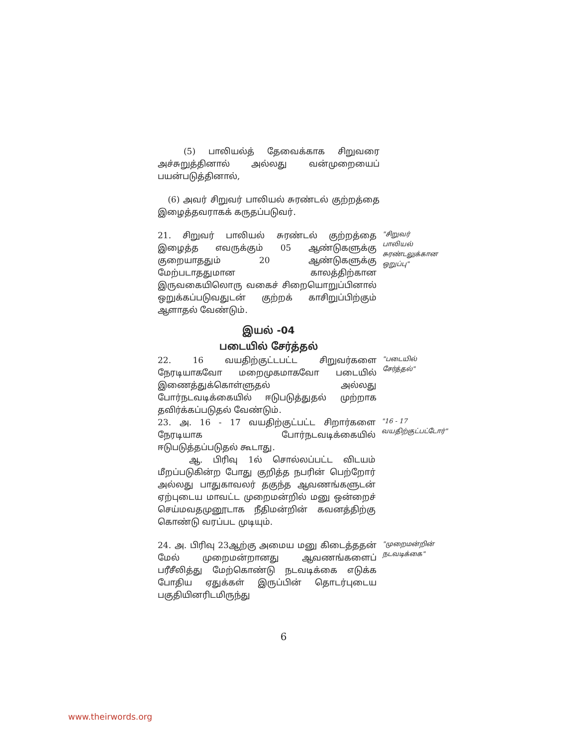(5) பாலியல்த் தேவைக்காக சிறுவரை அச்சுறுத்தினால் அல்லது வன்முறையைப் பயன்படுத்தினால்,
(6) அவர் சிறுவர் பாலியல் சுரண்டல் குற்றத்தை இழைத்தவராகக் கருதப்படுவர்.
21. சிறுவர் பாலியல் சுரண்டல் குற்றத்தை இழைத்த எவருக்கும் 05 ஆண்டுகளுக்கு குறையாததும் 20 ஆண்டுகளுக்கு மேற்படாததுமான காலத்திற்கான இருவகையிலொரு வகைச் சிறையொறுப்பினால் ஒறுக்கப்படுவதுடன் குற்றக் காசிறுப்பிற்கும் ஆளாதல் வேண்டும்.
"சிறுவர் பாலியல் சுரண்டலுக்கான ஒறுப்பு"
இயல் -04
படையில் சேர்த்தல்
22. 16 வயதிற்குட்டபட்ட சிறுவர்களை நேரடியாகவோ மறைமுகமாகவோ படையில் இணைத்துக்கொள்ளுதல் அல்லது போர்நடவடிக்கையில் ஈடுபடுத்துதல் முற்றாக தவிர்க்கப்படுதல் வேண்டும்.
"படையில் சேர்த்தல்"
23. அ. 16 - 17 வயதிற்குட்பட்ட சிறார்களை நேரடியாக போர்நடவடிக்கையில் ஈடுபடுத்தப்படுதல் கூடாது.
ஆ. பிரிவு 1ல் சொல்லப்பட்ட விடயம் மீறப்படுகின்ற போது குறித்த நபரின் பெற்றோர் அல்லது பாதுகாவலர் தகுந்த ஆவணங்களுடன் ஏற்புடைய மாவட்ட முறைமன்றில் மனு ஒன்றைச் செய்மவதமுனூடாக நீதிமன்றின் கவனத்திற்கு கொண்டு வரப்பட முடியும்.
"16 - 17 வயதிற்குட்பட்டோர்"
24. அ. பிரிவு 23ஆற்கு அமைய மனு கிடைத்ததன் மேல் முறைமன்றானது ஆவணங்களைப் பரீசீலித்து மேற்கொண்டு நடவடிக்கை எடுக்க போதிய ஏதுக்கள் இருப்பின் தொடர்புடைய பகுதியினரிடமிருந்து
"முறைமன்றின் நடவடிக்கை"
6
www.theirwords.org